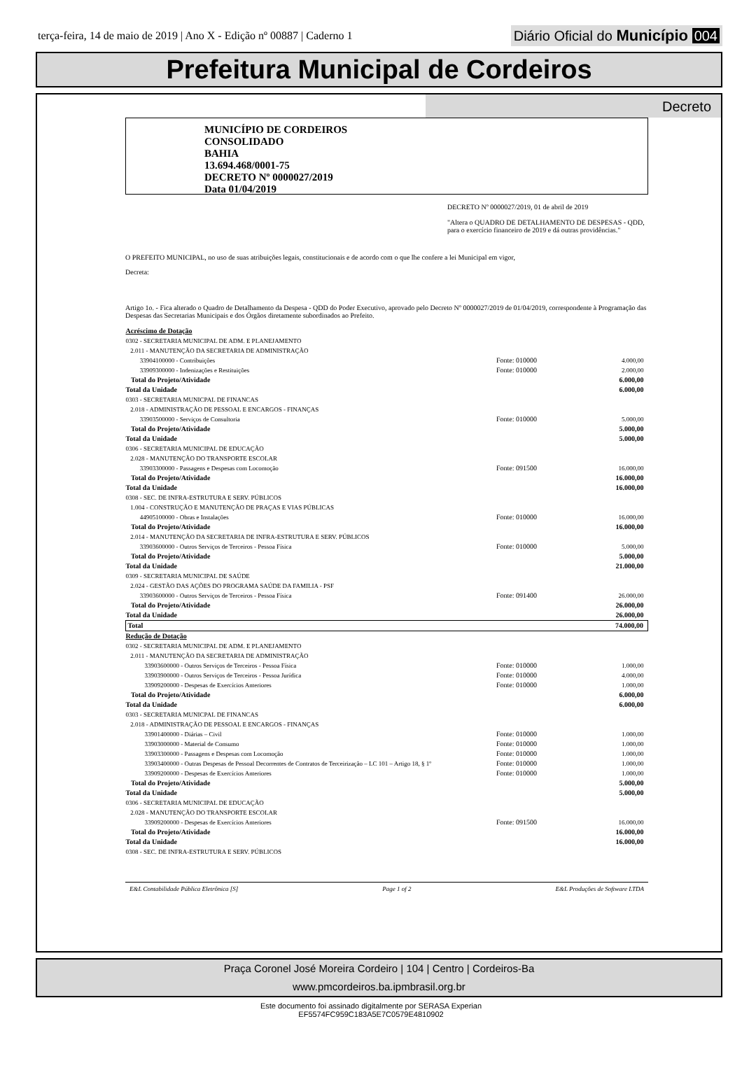terça-feira, 14 de maio de 2019 | Ano X - Edição nº 00887 | Caderno 1
Diário Oficial do Município 004
Prefeitura Municipal de Cordeiros
Decreto
MUNICÍPIO DE CORDEIROS
CONSOLIDADO
BAHIA
13.694.468/0001-75
DECRETO Nº 0000027/2019
Data 01/04/2019
DECRETO Nº 0000027/2019, 01 de abril de 2019
"Altera o QUADRO DE DETALHAMENTO DE DESPESAS - QDD, para o exercício financeiro de 2019 e dá outras providências."
O PREFEITO MUNICIPAL, no uso de suas atribuições legais, constitucionais e de acordo com o que lhe confere a lei Municipal em vigor,
Decreta:
Artigo 1o. - Fica alterado o Quadro de Detalhamento da Despesa - QDD do Poder Executivo, aprovado pelo Decreto Nº 0000027/2019 de 01/04/2019, correspondente à Programação das Despesas das Secretarias Municipais e dos Órgãos diretamente subordinados ao Prefeito.
| Acréscimo de Dotação | | |
| 0302 - SECRETARIA MUNICIPAL DE ADM. E PLANEJAMENTO | | |
| 2.011 - MANUTENÇÃO DA SECRETARIA DE ADMINISTRAÇÃO | | |
| 33904100000 - Contribuições | Fonte: 010000 | 4.000,00 |
| 33909300000 - Indenizações e Restituições | Fonte: 010000 | 2.000,00 |
| Total do Projeto/Atividade | | 6.000,00 |
| Total da Unidade | | 6.000,00 |
| 0303 - SECRETARIA MUNICPAL DE FINANCAS | | |
| 2.018 - ADMINISTRAÇÃO DE PESSOAL E ENCARGOS - FINANÇAS | | |
| 33903500000 - Serviços de Consultoria | Fonte: 010000 | 5.000,00 |
| Total do Projeto/Atividade | | 5.000,00 |
| Total da Unidade | | 5.000,00 |
| 0306 - SECRETARIA MUNICIPAL DE EDUCAÇÃO | | |
| 2.028 - MANUTENÇÃO DO TRANSPORTE ESCOLAR | | |
| 33903300000 - Passagens e Despesas com Locomoção | Fonte: 091500 | 16.000,00 |
| Total do Projeto/Atividade | | 16.000,00 |
| Total da Unidade | | 16.000,00 |
| 0308 - SEC. DE INFRA-ESTRUTURA E SERV. PÚBLICOS | | |
| 1.004 - CONSTRUÇÃO E MANUTENÇÃO DE PRAÇAS E VIAS PÚBLICAS | | |
| 44905100000 - Obras e Instalações | Fonte: 010000 | 16.000,00 |
| Total do Projeto/Atividade | | 16.000,00 |
| 2.014 - MANUTENÇÃO DA SECRETARIA DE INFRA-ESTRUTURA E SERV. PÚBLICOS | | |
| 33903600000 - Outros Serviços de Terceiros - Pessoa Física | Fonte: 010000 | 5.000,00 |
| Total do Projeto/Atividade | | 5.000,00 |
| Total da Unidade | | 21.000,00 |
| 0309 - SECRETARIA MUNICIPAL DE SAÚDE | | |
| 2.024 - GESTÃO DAS AÇÕES DO PROGRAMA SAÚDE DA FAMILIA - PSF | | |
| 33903600000 - Outros Serviços de Terceiros - Pessoa Física | Fonte: 091400 | 26.000,00 |
| Total do Projeto/Atividade | | 26.000,00 |
| Total da Unidade | | 26.000,00 |
| Total | | 74.000,00 |
| Redução de Dotação | | |
| 0302 - SECRETARIA MUNICIPAL DE ADM. E PLANEJAMENTO | | |
| 2.011 - MANUTENÇÃO DA SECRETARIA DE ADMINISTRAÇÃO | | |
| 33903600000 - Outros Serviços de Terceiros - Pessoa Física | Fonte: 010000 | 1.000,00 |
| 33903900000 - Outros Serviços de Terceiros - Pessoa Jurídica | Fonte: 010000 | 4.000,00 |
| 33909200000 - Despesas de Exercícios Anteriores | Fonte: 010000 | 1.000,00 |
| Total do Projeto/Atividade | | 6.000,00 |
| Total da Unidade | | 6.000,00 |
| 0303 - SECRETARIA MUNICPAL DE FINANCAS | | |
| 2.018 - ADMINISTRAÇÃO DE PESSOAL E ENCARGOS - FINANÇAS | | |
| 33901400000 - Diárias – Civil | Fonte: 010000 | 1.000,00 |
| 33903000000 - Material de Consumo | Fonte: 010000 | 1.000,00 |
| 33903300000 - Passagens e Despesas com Locomoção | Fonte: 010000 | 1.000,00 |
| 33903400000 - Outras Despesas de Pessoal Decorrentes de Contratos de Terceirização – LC 101 – Artigo 18, § 1º | Fonte: 010000 | 1.000,00 |
| 33909200000 - Despesas de Exercícios Anteriores | Fonte: 010000 | 1.000,00 |
| Total do Projeto/Atividade | | 5.000,00 |
| Total da Unidade | | 5.000,00 |
| 0306 - SECRETARIA MUNICIPAL DE EDUCAÇÃO | | |
| 2.028 - MANUTENÇÃO DO TRANSPORTE ESCOLAR | | |
| 33909200000 - Despesas de Exercícios Anteriores | Fonte: 091500 | 16.000,00 |
| Total do Projeto/Atividade | | 16.000,00 |
| Total da Unidade | | 16.000,00 |
| 0308 - SEC. DE INFRA-ESTRUTURA E SERV. PÚBLICOS | | |
E&L Contabilidade Pública Eletrônica [S] Page 1 of 2 E&L Produções de Software LTDA
Praça Coronel José Moreira Cordeiro | 104 | Centro | Cordeiros-Ba
www.pmcordeiros.ba.ipmbrasil.org.br
Este documento foi assinado digitalmente por SERASA Experian
EF5574FC959C183A5E7C0579E4810902